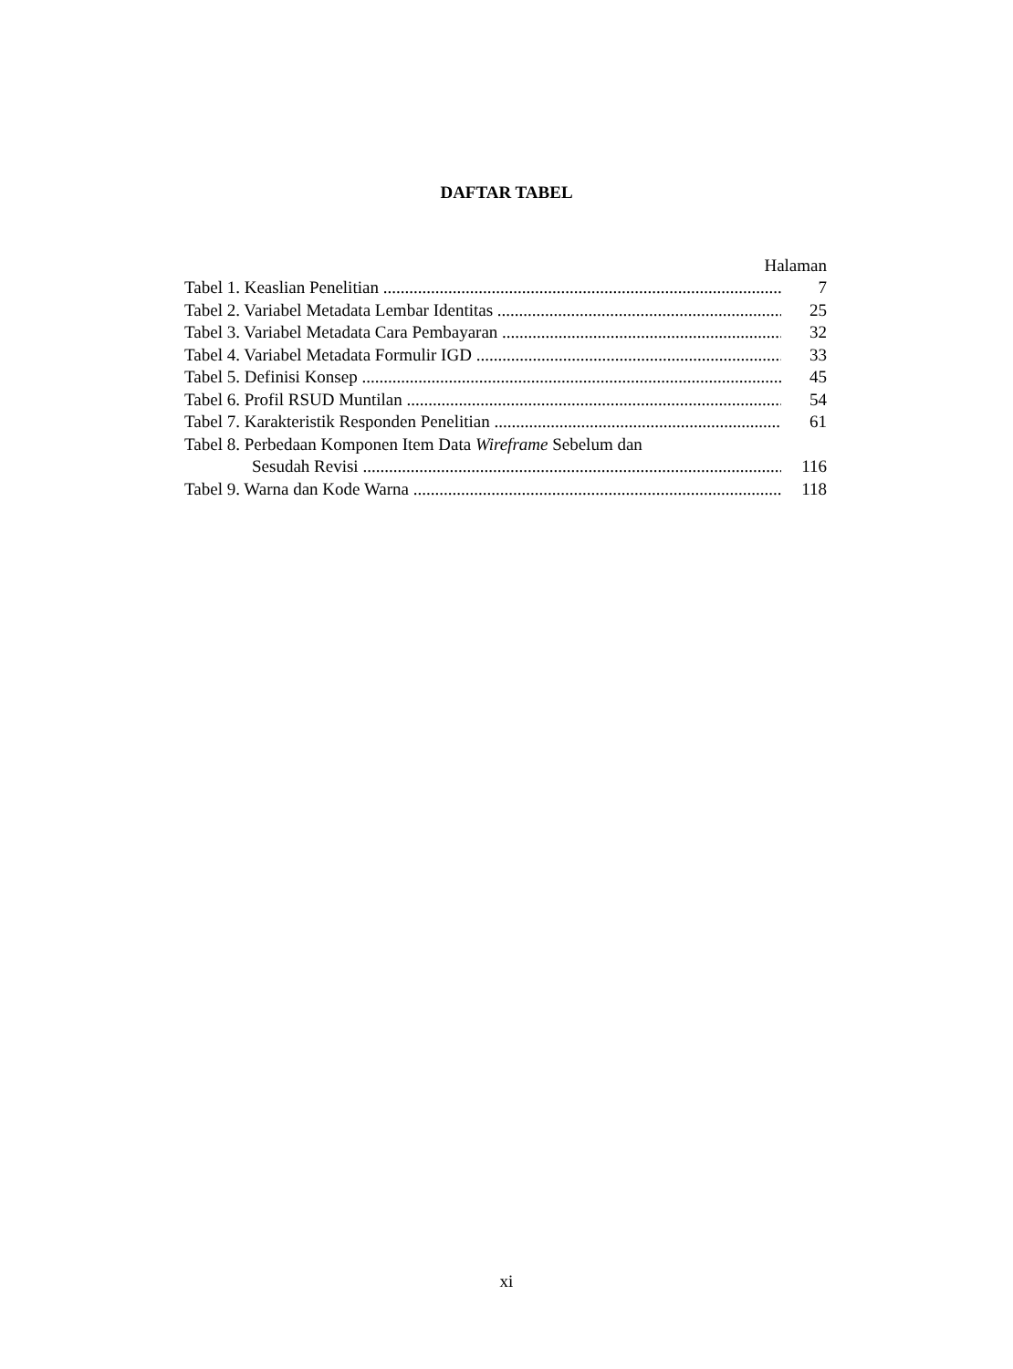DAFTAR TABEL
Halaman
Tabel 1. Keaslian Penelitian 7
Tabel 2. Variabel Metadata Lembar Identitas 25
Tabel 3. Variabel Metadata Cara Pembayaran 32
Tabel 4. Variabel Metadata Formulir IGD 33
Tabel 5. Definisi Konsep 45
Tabel 6. Profil RSUD Muntilan 54
Tabel 7. Karakteristik Responden Penelitian 61
Tabel 8. Perbedaan Komponen Item Data Wireframe Sebelum dan
Sesudah Revisi 116
Tabel 9. Warna dan Kode Warna 118
xi